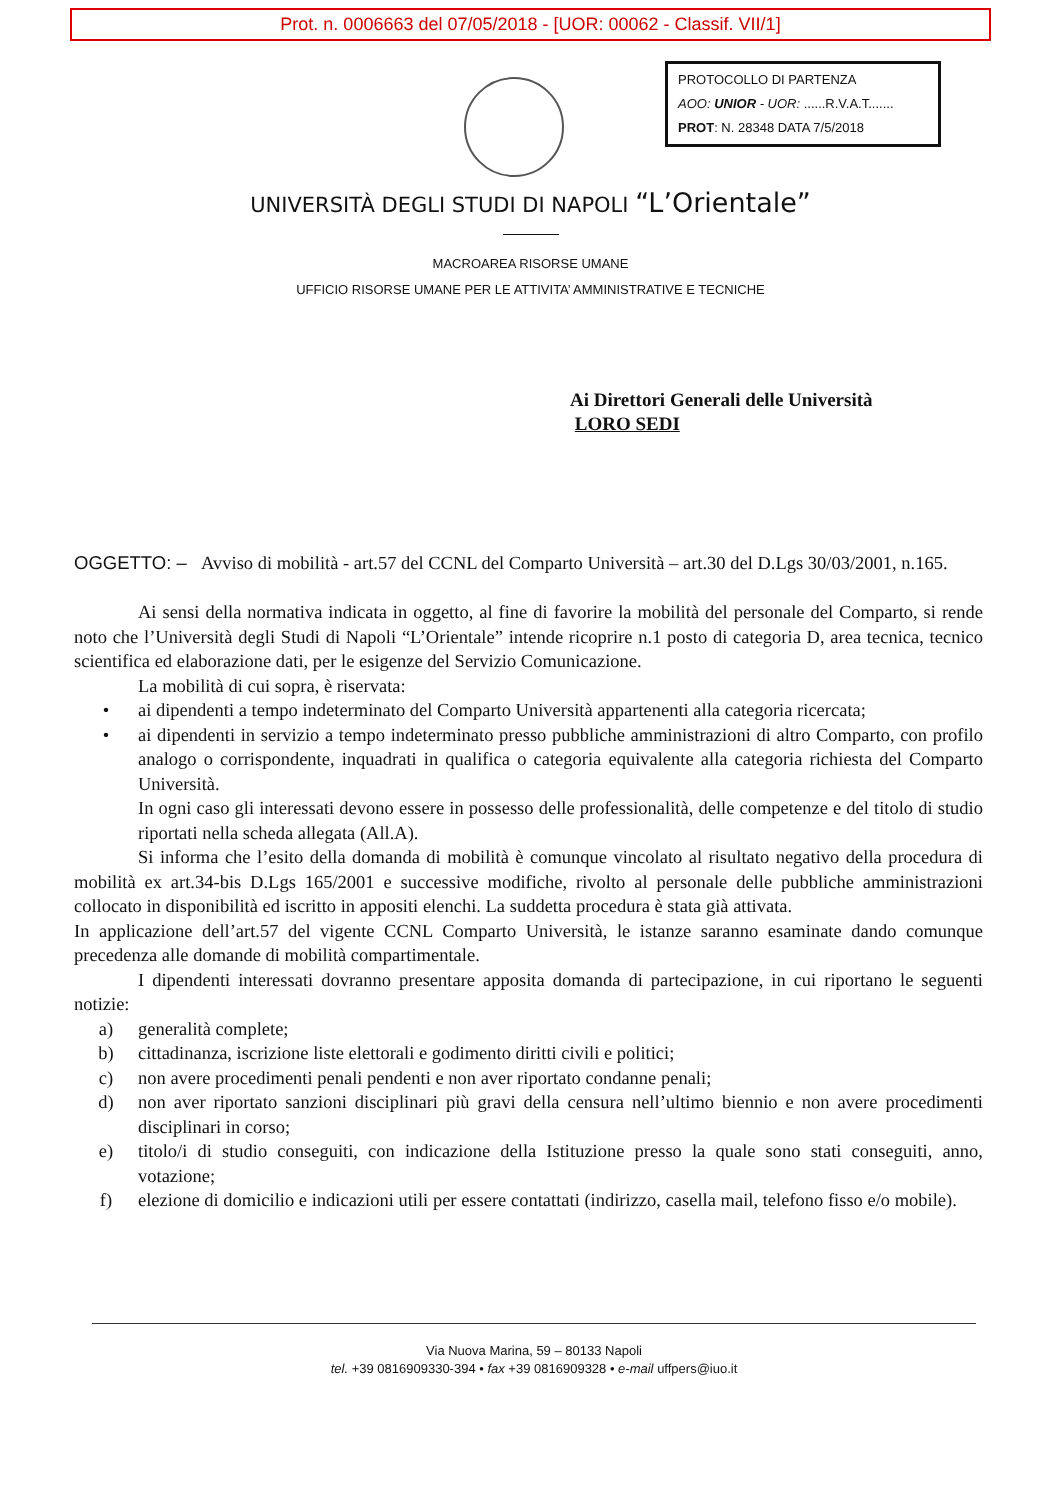Prot. n. 0006663 del 07/05/2018 - [UOR: 00062 - Classif. VII/1]
PROTOCOLLO DI PARTENZA
AOO: UNIOR - UOR: ......R.V.A.T.......
PROT: N. 28348 DATA 7/5/2018
UNIVERSITÀ DEGLI STUDI DI NAPOLI “L’Orientale”
MACROAREA RISORSE UMANE
UFFICIO RISORSE UMANE PER LE ATTIVITA’ AMMINISTRATIVE E TECNICHE
Ai Direttori Generali delle Università
LORO SEDI
OGGETTO: – Avviso di mobilità - art.57 del CCNL del Comparto Università – art.30 del D.Lgs 30/03/2001, n.165.
Ai sensi della normativa indicata in oggetto, al fine di favorire la mobilità del personale del Comparto, si rende noto che l’Università degli Studi di Napoli “L’Orientale” intende ricoprire n.1 posto di categoria D, area tecnica, tecnico scientifica ed elaborazione dati, per le esigenze del Servizio Comunicazione.
La mobilità di cui sopra, è riservata:
• ai dipendenti a tempo indeterminato del Comparto Università appartenenti alla categoria ricercata;
• ai dipendenti in servizio a tempo indeterminato presso pubbliche amministrazioni di altro Comparto, con profilo analogo o corrispondente, inquadrati in qualifica o categoria equivalente alla categoria richiesta del Comparto Università.
In ogni caso gli interessati devono essere in possesso delle professionalità, delle competenze e del titolo di studio riportati nella scheda allegata (All.A).
Si informa che l’esito della domanda di mobilità è comunque vincolato al risultato negativo della procedura di mobilità ex art.34-bis D.Lgs 165/2001 e successive modifiche, rivolto al personale delle pubbliche amministrazioni collocato in disponibilità ed iscritto in appositi elenchi. La suddetta procedura è stata già attivata.
In applicazione dell’art.57 del vigente CCNL Comparto Università, le istanze saranno esaminate dando comunque precedenza alle domande di mobilità compartimentale.
I dipendenti interessati dovranno presentare apposita domanda di partecipazione, in cui riportano le seguenti notizie:
a) generalità complete;
b) cittadinanza, iscrizione liste elettorali e godimento diritti civili e politici;
c) non avere procedimenti penali pendenti e non aver riportato condanne penali;
d) non aver riportato sanzioni disciplinari più gravi della censura nell’ultimo biennio e non avere procedimenti disciplinari in corso;
e) titolo/i di studio conseguiti, con indicazione della Istituzione presso la quale sono stati conseguiti, anno, votazione;
f) elezione di domicilio e indicazioni utili per essere contattati (indirizzo, casella mail, telefono fisso e/o mobile).
Via Nuova Marina, 59 – 80133 Napoli
tel. +39 0816909330-394 • fax +39 0816909328 • e-mail uffpers@iuo.it